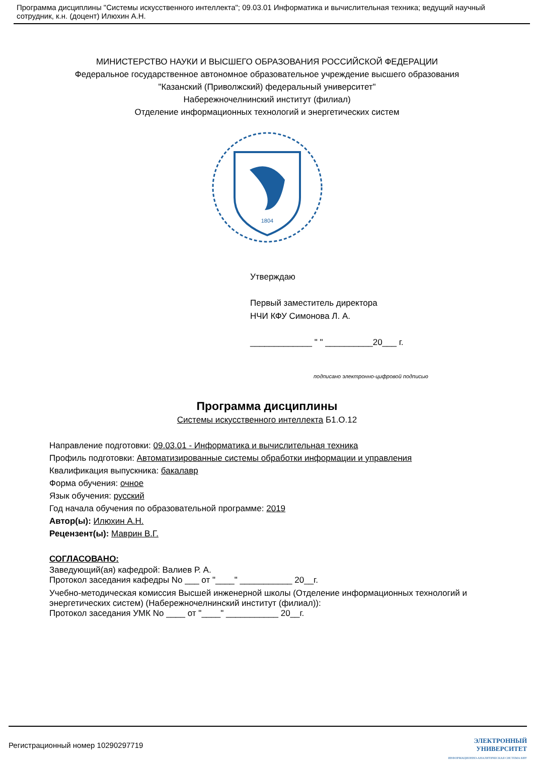Программа дисциплины "Системы искусственного интеллекта"; 09.03.01 Информатика и вычислительная техника; ведущий научный сотрудник, к.н. (доцент) Илюхин А.Н.
МИНИСТЕРСТВО НАУКИ И ВЫСШЕГО ОБРАЗОВАНИЯ РОССИЙСКОЙ ФЕДЕРАЦИИ
Федеральное государственное автономное образовательное учреждение высшего образования
"Казанский (Приволжский) федеральный университет"
Набережночелнинский институт (филиал)
Отделение информационных технологий и энергетических систем
1804
Утверждаю
Первый заместитель директора
НЧИ КФУ Симонова Л. А.
_____________ " " __________20___ г.
подписано электронно-цифровой подписью
Программа дисциплины
Системы искусственного интеллекта Б1.О.12
Направление подготовки: 09.03.01 - Информатика и вычислительная техника
Профиль подготовки: Автоматизированные системы обработки информации и управления
Квалификация выпускника: бакалавр
Форма обучения: очное
Язык обучения: русский
Год начала обучения по образовательной программе: 2019
Автор(ы): Илюхин А.Н.
Рецензент(ы): Маврин В.Г.
СОГЛАСОВАНО:
Заведующий(ая) кафедрой: Валиев Р. А.
Протокол заседания кафедры No ___ от "____" ___________ 20__г.
Учебно-методическая комиссия Высшей инженерной школы (Отделение информационных технологий и энергетических систем) (Набережночелнинский институт (филиал)):
Протокол заседания УМК No ____ от "____" ___________ 20__г.
Регистрационный номер 10290297719 ЭЛЕКТРОННЫЙ
УНИВЕРСИТЕТ
ИНФОРМАЦИОННО-АНАЛИТИЧЕСКАЯ СИСТЕМА КФУ